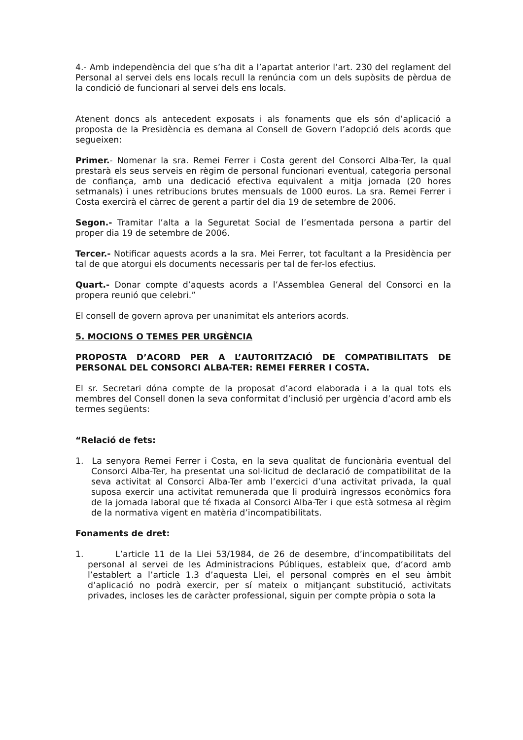4.- Amb independència del que s’ha dit a l’apartat anterior l’art. 230 del reglament del Personal al servei dels ens locals recull la renúncia com un dels supòsits de pèrdua de la condició de funcionari al servei dels ens locals.
Atenent doncs als antecedent exposats i als fonaments que els són d’aplicació a proposta de la Presidència es demana al Consell de Govern l’adopció dels acords que segueixen:
Primer.- Nomenar la sra. Remei Ferrer i Costa gerent del Consorci Alba-Ter, la qual prestarà els seus serveis en règim de personal funcionari eventual, categoria personal de confiança, amb una dedicació efectiva equivalent a mitja jornada (20 hores setmanals) i unes retribucions brutes mensuals de 1000 euros. La sra. Remei Ferrer i Costa exercirà el càrrec de gerent a partir del dia 19 de setembre de 2006.
Segon.- Tramitar l’alta a la Seguretat Social de l’esmentada persona a partir del proper dia 19 de setembre de 2006.
Tercer.- Notificar aquests acords a la sra. Mei Ferrer, tot facultant a la Presidència per tal de que atorgui els documents necessaris per tal de fer-los efectius.
Quart.- Donar compte d’aquests acords a l’Assemblea General del Consorci en la propera reunió que celebri.”
El consell de govern aprova per unanimitat els anteriors acords.
5. MOCIONS O TEMES PER URGÈNCIA
PROPOSTA D’ACORD PER A L’AUTORITZACIÓ DE COMPATIBILITATS DE PERSONAL DEL CONSORCI ALBA-TER: REMEI FERRER I COSTA.
El sr. Secretari dóna compte de la proposat d’acord elaborada i a la qual tots els membres del Consell donen la seva conformitat d’inclusió per urgència d’acord amb els termes següents:
“Relació de fets:
1. La senyora Remei Ferrer i Costa, en la seva qualitat de funcionària eventual del Consorci Alba-Ter, ha presentat una sol·licitud de declaració de compatibilitat de la seva activitat al Consorci Alba-Ter amb l’exercici d’una activitat privada, la qual suposa exercir una activitat remunerada que li produirà ingressos econòmics fora de la jornada laboral que té fixada al Consorci Alba-Ter i que està sotmesa al règim de la normativa vigent en matèria d’incompatibilitats.
Fonaments de dret:
1. L’article 11 de la Llei 53/1984, de 26 de desembre, d’incompatibilitats del personal al servei de les Administracions Públiques, estableix que, d’acord amb l’establert a l’article 1.3 d’aquesta Llei, el personal comprès en el seu àmbit d’aplicació no podrà exercir, per sí mateix o mitjançant substitució, activitats privades, incloses les de caràcter professional, siguin per compte pròpia o sota la